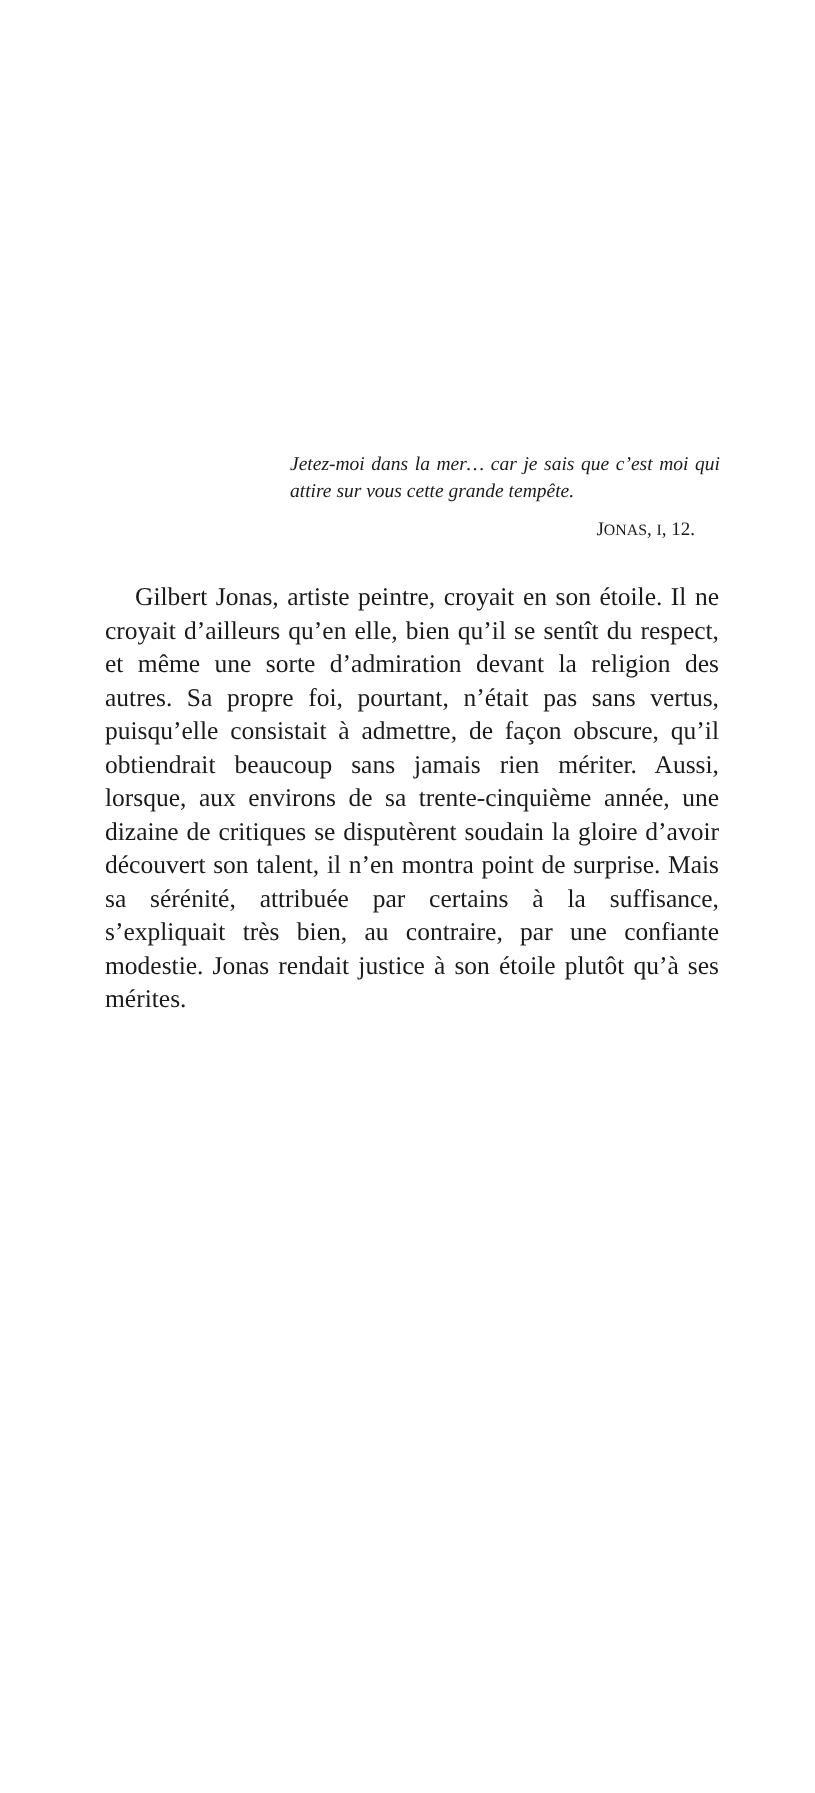Jetez-moi dans la mer… car je sais que c’est moi qui attire sur vous cette grande tempête.
JONAS, I, 12.
Gilbert Jonas, artiste peintre, croyait en son étoile. Il ne croyait d’ailleurs qu’en elle, bien qu’il se sentît du respect, et même une sorte d’admiration devant la religion des autres. Sa propre foi, pourtant, n’était pas sans vertus, puisqu’elle consistait à admettre, de façon obscure, qu’il obtiendrait beaucoup sans jamais rien mériter. Aussi, lorsque, aux environs de sa trente-cinquième année, une dizaine de critiques se disputèrent soudain la gloire d’avoir découvert son talent, il n’en montra point de surprise. Mais sa sérénité, attribuée par certains à la suffisance, s’expliquait très bien, au contraire, par une confiante modestie. Jonas rendait justice à son étoile plutôt qu’à ses mérites.